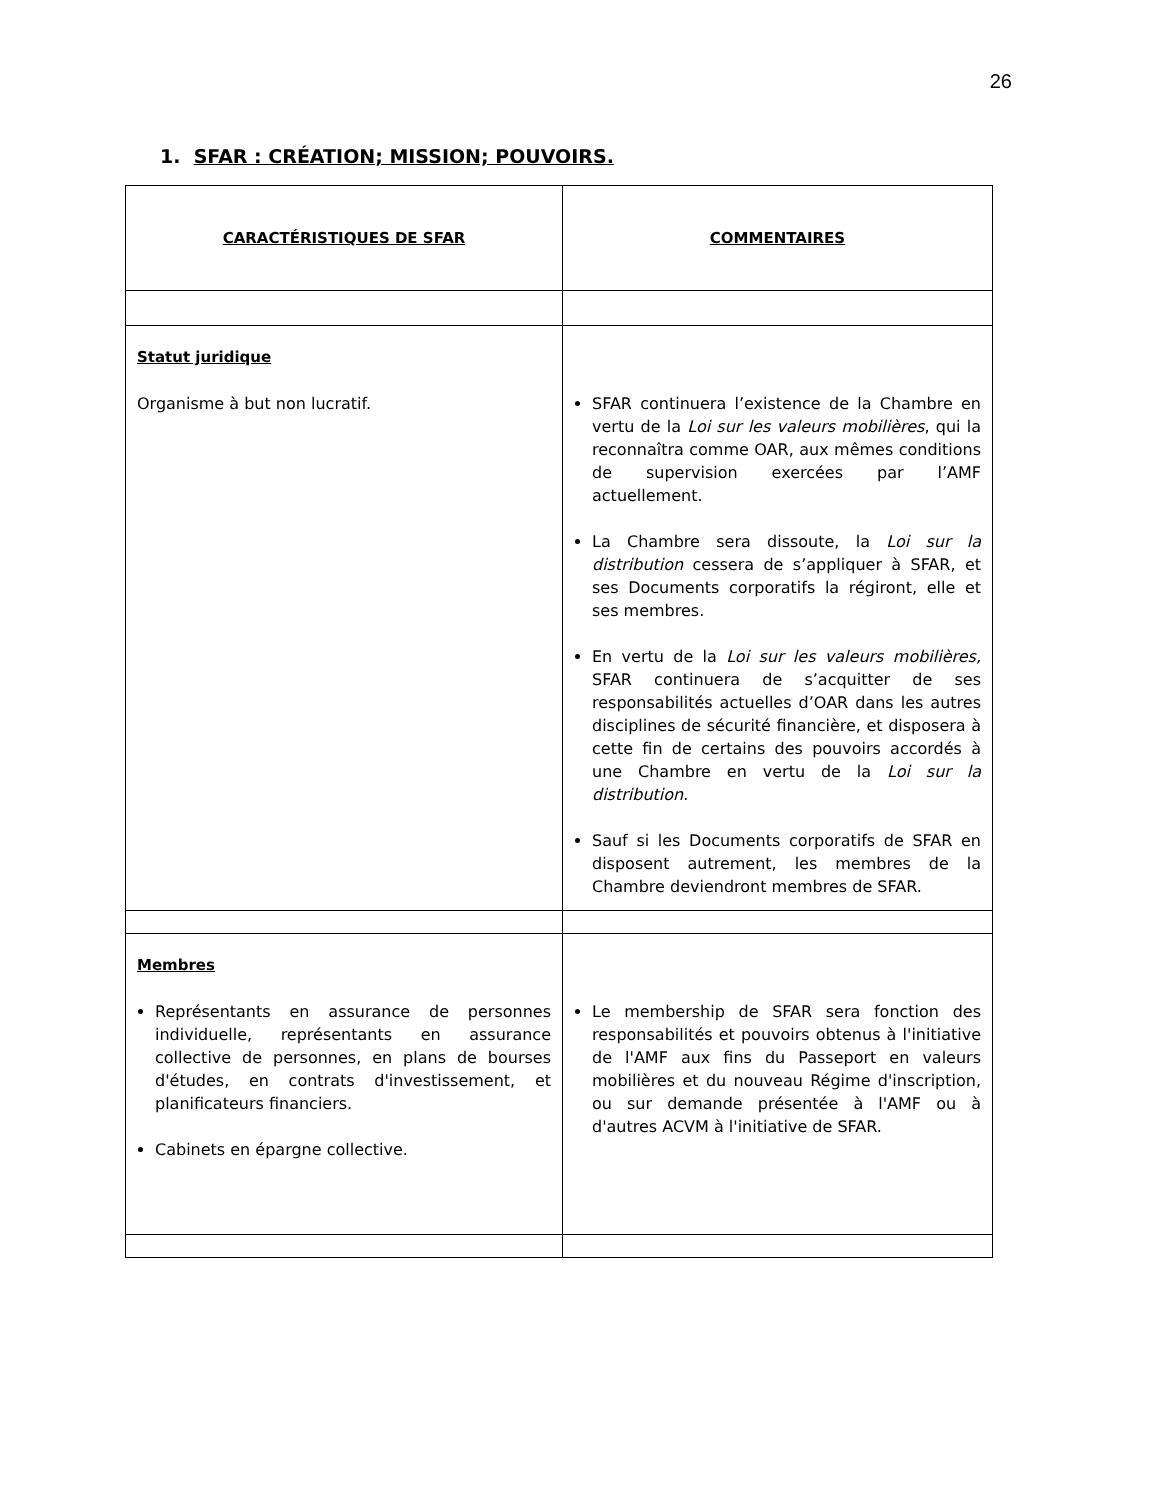26
1. SFAR : CRÉATION; MISSION; POUVOIRS.
| CARACTÉRISTIQUES DE SFAR | COMMENTAIRES |
| --- | --- |
| Statut juridique Organisme à but non lucratif. | SFAR continuera l’existence de la Chambre en vertu de la Loi sur les valeurs mobilières , qui la reconnaîtra comme OAR, aux mêmes conditions de supervision exercées par l’AMF actuellement. La Chambre sera dissoute, la Loi sur la distribution cessera de s’appliquer à SFAR, et ses Documents corporatifs la régiront, elle et ses membres. En vertu de la Loi sur les valeurs mobilières, SFAR continuera de s’acquitter de ses responsabilités actuelles d’OAR dans les autres disciplines de sécurité financière, et disposera à cette fin de certains des pouvoirs accordés à une Chambre en vertu de la Loi sur la distribution . Sauf si les Documents corporatifs de SFAR en disposent autrement, les membres de la Chambre deviendront membres de SFAR. |
| Membres Représentants en assurance de personnes individuelle, représentants en assurance collective de personnes, en plans de bourses d'études, en contrats d'investissement, et planificateurs financiers. Cabinets en épargne collective. | Le membership de SFAR sera fonction des responsabilités et pouvoirs obtenus à l'initiative de l'AMF aux fins du Passeport en valeurs mobilières et du nouveau Régime d'inscription, ou sur demande présentée à l'AMF ou à d'autres ACVM à l'initiative de SFAR. |